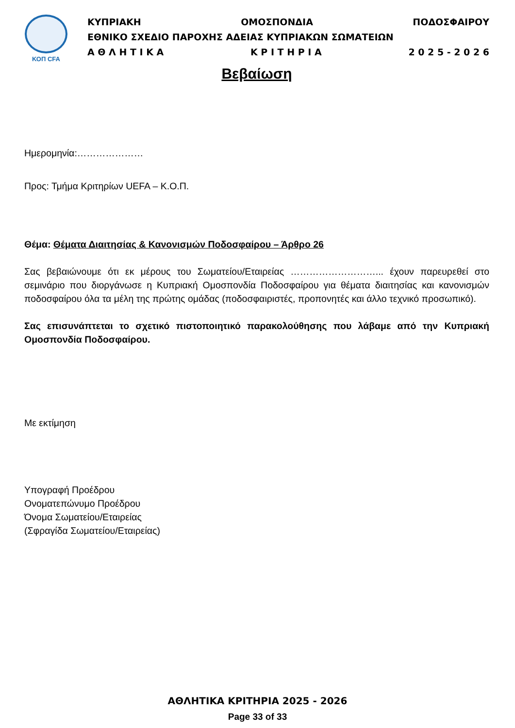ΚΟΠ CFA
ΚΥΠΡΙΑΚΗ ΟΜΟΣΠΟΝΔΙΑ ΠΟΔΟΣΦΑΙΡΟΥ
ΕΘΝΙΚΟ ΣΧΕΔΙΟ ΠΑΡΟΧΗΣ ΑΔΕΙΑΣ ΚΥΠΡΙΑΚΩΝ ΣΩΜΑΤΕΙΩΝ
Α Θ Λ Η Τ Ι Κ Α Κ Ρ Ι Τ Η Ρ Ι Α 2 0 2 5 - 2 0 2 6
Βεβαίωση
Ημερομηνία:…………………
Προς: Τμήμα Κριτηρίων UEFA – Κ.Ο.Π.
Θέμα: Θέματα Διαιτησίας & Κανονισμών Ποδοσφαίρου – Άρθρο 26
Σας βεβαιώνουμε ότι εκ μέρους του Σωματείου/Εταιρείας ………………………... έχουν παρευρεθεί στο σεμινάριο που διοργάνωσε η Κυπριακή Ομοσπονδία Ποδοσφαίρου για θέματα διαιτησίας και κανονισμών ποδοσφαίρου όλα τα μέλη της πρώτης ομάδας (ποδοσφαιριστές, προπονητές και άλλο τεχνικό προσωπικό).
Σας επισυνάπτεται το σχετικό πιστοποιητικό παρακολούθησης που λάβαμε από την Κυπριακή Ομοσπονδία Ποδοσφαίρου.
Με εκτίμηση
Υπογραφή Προέδρου
Ονοματεπώνυμο Προέδρου
Όνομα Σωματείου/Εταιρείας
(Σφραγίδα Σωματείου/Εταιρείας)
ΑΘΛΗΤΙΚΑ ΚΡΙΤΗΡΙΑ 2025 - 2026
Page 33 of 33